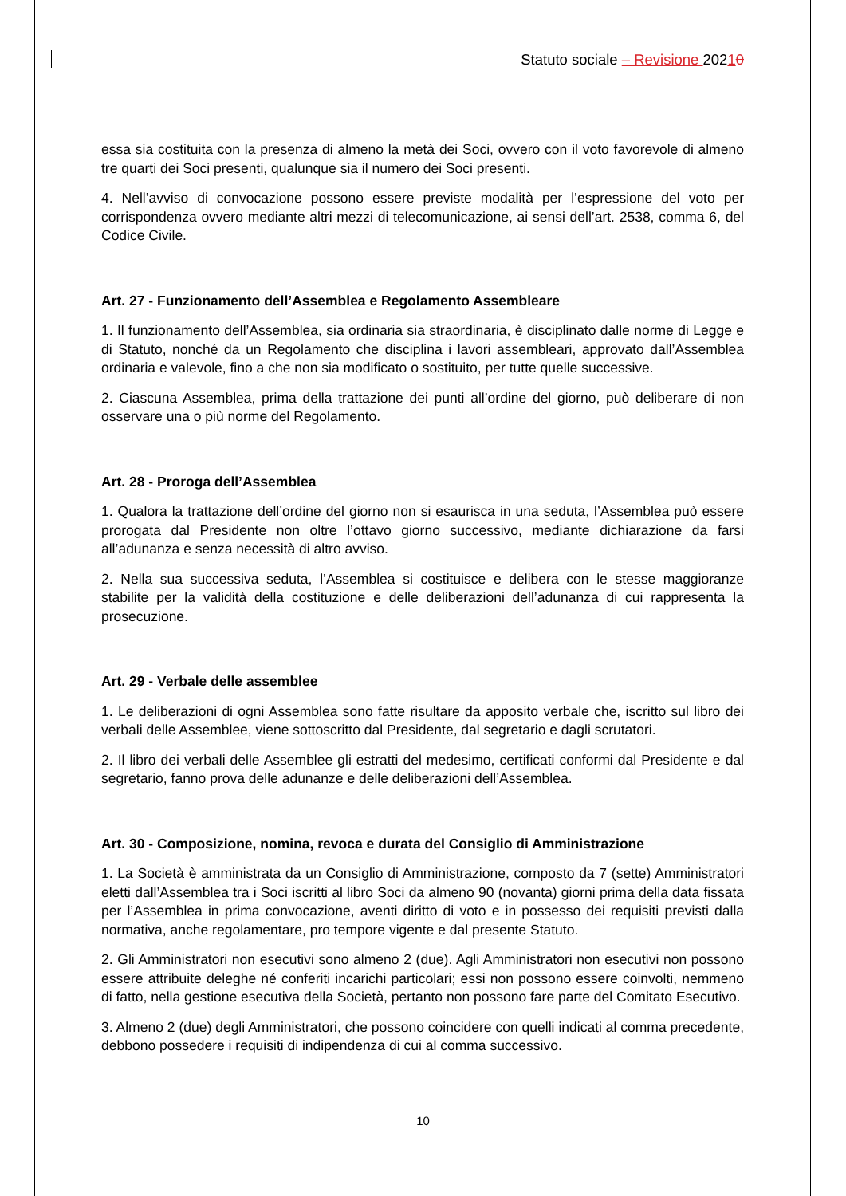Statuto sociale – Revisione 20210
essa sia costituita con la presenza di almeno la metà dei Soci, ovvero con il voto favorevole di almeno tre quarti dei Soci presenti, qualunque sia il numero dei Soci presenti.
4. Nell’avviso di convocazione possono essere previste modalità per l’espressione del voto per corrispondenza ovvero mediante altri mezzi di telecomunicazione, ai sensi dell’art. 2538, comma 6, del Codice Civile.
Art. 27 - Funzionamento dell’Assemblea e Regolamento Assembleare
1. Il funzionamento dell’Assemblea, sia ordinaria sia straordinaria, è disciplinato dalle norme di Legge e di Statuto, nonché da un Regolamento che disciplina i lavori assembleari, approvato dall’Assemblea ordinaria e valevole, fino a che non sia modificato o sostituito, per tutte quelle successive.
2. Ciascuna Assemblea, prima della trattazione dei punti all’ordine del giorno, può deliberare di non osservare una o più norme del Regolamento.
Art. 28 - Proroga dell’Assemblea
1. Qualora la trattazione dell’ordine del giorno non si esaurisca in una seduta, l’Assemblea può essere prorogata dal Presidente non oltre l’ottavo giorno successivo, mediante dichiarazione da farsi all’adunanza e senza necessità di altro avviso.
2. Nella sua successiva seduta, l’Assemblea si costituisce e delibera con le stesse maggioranze stabilite per la validità della costituzione e delle deliberazioni dell’adunanza di cui rappresenta la prosecuzione.
Art. 29 - Verbale delle assemblee
1. Le deliberazioni di ogni Assemblea sono fatte risultare da apposito verbale che, iscritto sul libro dei verbali delle Assemblee, viene sottoscritto dal Presidente, dal segretario e dagli scrutatori.
2. Il libro dei verbali delle Assemblee gli estratti del medesimo, certificati conformi dal Presidente e dal segretario, fanno prova delle adunanze e delle deliberazioni dell’Assemblea.
Art. 30 - Composizione, nomina, revoca e durata del Consiglio di Amministrazione
1. La Società è amministrata da un Consiglio di Amministrazione, composto da 7 (sette) Amministratori eletti dall’Assemblea tra i Soci iscritti al libro Soci da almeno 90 (novanta) giorni prima della data fissata per l’Assemblea in prima convocazione, aventi diritto di voto e in possesso dei requisiti previsti dalla normativa, anche regolamentare, pro tempore vigente e dal presente Statuto.
2. Gli Amministratori non esecutivi sono almeno 2 (due). Agli Amministratori non esecutivi non possono essere attribuite deleghe né conferiti incarichi particolari; essi non possono essere coinvolti, nemmeno di fatto, nella gestione esecutiva della Società, pertanto non possono fare parte del Comitato Esecutivo.
3. Almeno 2 (due) degli Amministratori, che possono coincidere con quelli indicati al comma precedente, debbono possedere i requisiti di indipendenza di cui al comma successivo.
10